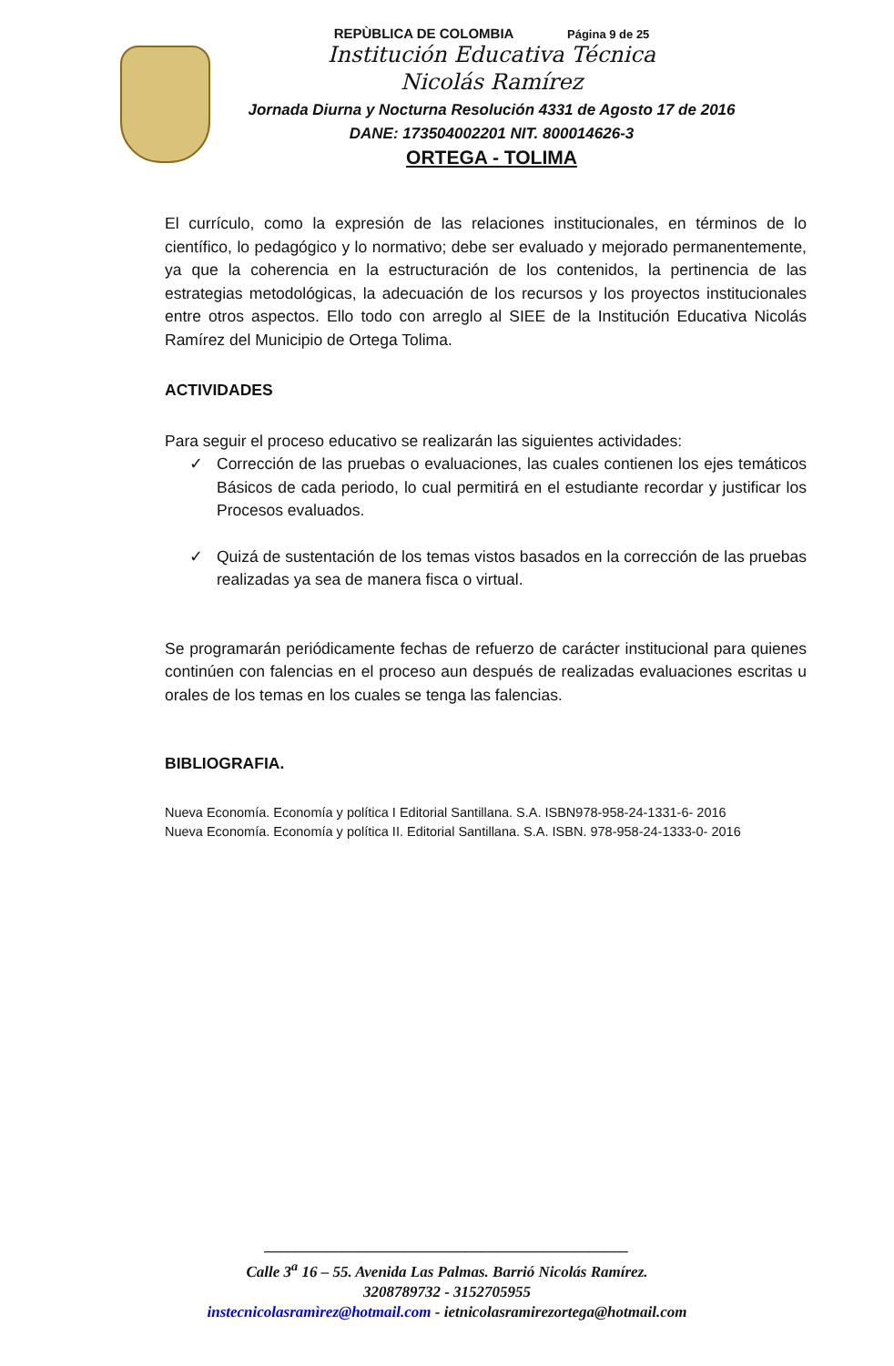REPÙBLICA DE COLOMBIA Página 9 de 25
Institución Educativa Técnica
Nicolás Ramírez
Jornada Diurna y Nocturna Resolución 4331 de Agosto 17 de 2016
DANE: 173504002201 NIT. 800014626-3
ORTEGA - TOLIMA
El currículo, como la expresión de las relaciones institucionales, en términos de lo científico, lo pedagógico y lo normativo; debe ser evaluado y mejorado permanentemente, ya que la coherencia en la estructuración de los contenidos, la pertinencia de las estrategias metodológicas, la adecuación de los recursos y los proyectos institucionales entre otros aspectos. Ello todo con arreglo al SIEE de la Institución Educativa Nicolás Ramírez del Municipio de Ortega Tolima.
ACTIVIDADES
Para seguir el proceso educativo se realizarán las siguientes actividades:
✓ Corrección de las pruebas o evaluaciones, las cuales contienen los ejes temáticos Básicos de cada periodo, lo cual permitirá en el estudiante recordar y justificar los Procesos evaluados.
✓ Quizá de sustentación de los temas vistos basados en la corrección de las pruebas realizadas ya sea de manera fisca o virtual.
Se programarán periódicamente fechas de refuerzo de carácter institucional para quienes continúen con falencias en el proceso aun después de realizadas evaluaciones escritas u orales de los temas en los cuales se tenga las falencias.
BIBLIOGRAFIA.
Nueva Economía. Economía y política I Editorial Santillana. S.A. ISBN978-958-24-1331-6- 2016
Nueva Economía. Economía y política II. Editorial Santillana. S.A. ISBN. 978-958-24-1333-0- 2016
_______________________________________________
Calle 3<sup>a</sup> 16 – 55. Avenida Las Palmas. Barrió Nicolás Ramírez.
3208789732 - 3152705955
instecnicolasramìrez@hotmail.com - ietnicolasramirezortega@hotmail.com